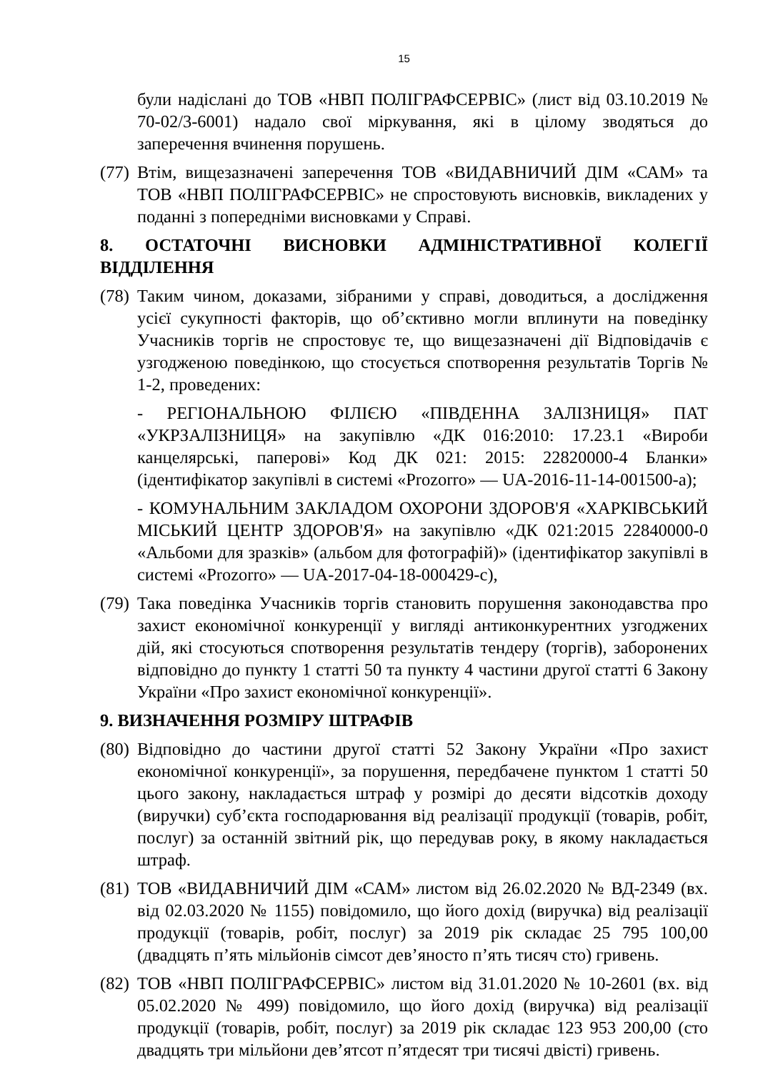15
були надіслані до ТОВ «НВП ПОЛІГРАФСЕРВІС» (лист від 03.10.2019 № 70-02/3-6001) надало свої міркування, які в цілому зводяться до заперечення вчинення порушень.
(77)
Втім, вищезазначені заперечення ТОВ «ВИДАВНИЧИЙ ДІМ «САМ» та ТОВ «НВП ПОЛІГРАФСЕРВІС» не спростовують висновків, викладених у поданні з попередніми висновками у Справі.
8. ОСТАТОЧНІ ВИСНОВКИ АДМІНІСТРАТИВНОЇ КОЛЕГІЇ ВІДДІЛЕННЯ
(78)
Таким чином, доказами, зібраними у справі, доводиться, а дослідження усієї сукупності факторів, що об’єктивно могли вплинути на поведінку Учасників торгів не спростовує те, що вищезазначені дії Відповідачів є узгодженою поведінкою, що стосується спотворення результатів Торгів № 1-2, проведених:
- РЕГІОНАЛЬНОЮ ФІЛІЄЮ «ПІВДЕННА ЗАЛІЗНИЦЯ» ПАТ «УКРЗАЛІЗНИЦЯ» на закупівлю «ДК 016:2010: 17.23.1 «Вироби канцелярські, паперові» Код ДК 021: 2015: 22820000-4 Бланки» (ідентифікатор закупівлі в системі «Prozorro» — UA-2016-11-14-001500-a);
- КОМУНАЛЬНИМ ЗАКЛАДОМ ОХОРОНИ ЗДОРОВ'Я «ХАРКІВСЬКИЙ МІСЬКИЙ ЦЕНТР ЗДОРОВ'Я» на закупівлю «ДК 021:2015 22840000-0 «Альбоми для зразків» (альбом для фотографій)» (ідентифікатор закупівлі в системі «Prozorro» — UA-2017-04-18-000429-c),
(79)
Така поведінка Учасників торгів становить порушення законодавства про захист економічної конкуренції у вигляді антиконкурентних узгоджених дій, які стосуються спотворення результатів тендеру (торгів), заборонених відповідно до пункту 1 статті 50 та пункту 4 частини другої статті 6 Закону України «Про захист економічної конкуренції».
9. ВИЗНАЧЕННЯ РОЗМІРУ ШТРАФІВ
(80)
Відповідно до частини другої статті 52 Закону України «Про захист економічної конкуренції», за порушення, передбачене пунктом 1 статті 50 цього закону, накладається штраф у розмірі до десяти відсотків доходу (виручки) суб’єкта господарювання від реалізації продукції (товарів, робіт, послуг) за останній звітний рік, що передував року, в якому накладається штраф.
(81)
ТОВ «ВИДАВНИЧИЙ ДІМ «САМ» листом від 26.02.2020 № ВД-2349 (вх. від 02.03.2020 № 1155) повідомило, що його дохід (виручка) від реалізації продукції (товарів, робіт, послуг) за 2019 рік складає 25 795 100,00 (двадцять п’ять мільйонів сімсот дев’яносто п’ять тисяч сто) гривень.
(82)
ТОВ «НВП ПОЛІГРАФСЕРВІС» листом від 31.01.2020 № 10-2601 (вх. від 05.02.2020 № 499) повідомило, що його дохід (виручка) від реалізації продукції (товарів, робіт, послуг) за 2019 рік складає 123 953 200,00 (сто двадцять три мільйони дев’ятсот п’ятдесят три тисячі двісті) гривень.